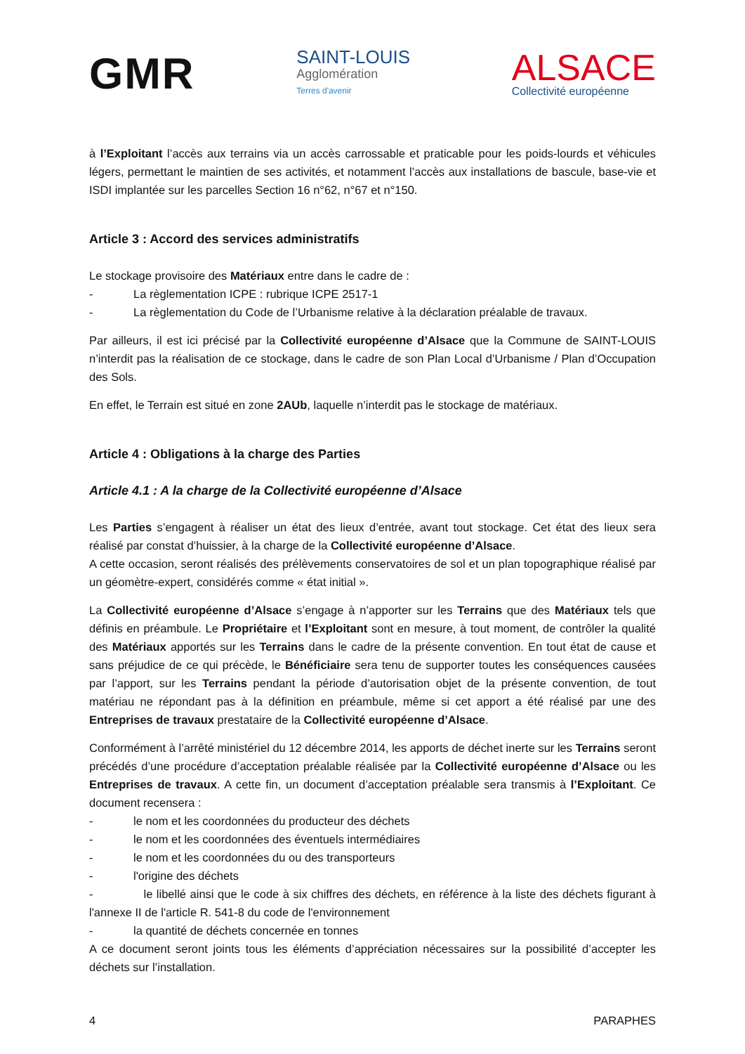GMR
SAINT-LOUIS
Agglomération
Terres d'avenir
ALSACE
Collectivité européenne
à l’Exploitant l’accès aux terrains via un accès carrossable et praticable pour les poids-lourds et véhicules légers, permettant le maintien de ses activités, et notamment l’accès aux installations de bascule, base-vie et ISDI implantée sur les parcelles Section 16 n°62, n°67 et n°150.
Article 3 : Accord des services administratifs
Le stockage provisoire des Matériaux entre dans le cadre de :
- La règlementation ICPE : rubrique ICPE 2517-1
- La règlementation du Code de l’Urbanisme relative à la déclaration préalable de travaux.
Par ailleurs, il est ici précisé par la Collectivité européenne d’Alsace que la Commune de SAINT-LOUIS n’interdit pas la réalisation de ce stockage, dans le cadre de son Plan Local d’Urbanisme / Plan d’Occupation des Sols.
En effet, le Terrain est situé en zone 2AUb, laquelle n’interdit pas le stockage de matériaux.
Article 4 : Obligations à la charge des Parties
Article 4.1 : A la charge de la Collectivité européenne d’Alsace
Les Parties s’engagent à réaliser un état des lieux d’entrée, avant tout stockage. Cet état des lieux sera réalisé par constat d’huissier, à la charge de la Collectivité européenne d’Alsace.
A cette occasion, seront réalisés des prélèvements conservatoires de sol et un plan topographique réalisé par un géomètre-expert, considérés comme « état initial ».
La Collectivité européenne d’Alsace s’engage à n’apporter sur les Terrains que des Matériaux tels que définis en préambule. Le Propriétaire et l’Exploitant sont en mesure, à tout moment, de contrôler la qualité des Matériaux apportés sur les Terrains dans le cadre de la présente convention. En tout état de cause et sans préjudice de ce qui précède, le Bénéficiaire sera tenu de supporter toutes les conséquences causées par l’apport, sur les Terrains pendant la période d’autorisation objet de la présente convention, de tout matériau ne répondant pas à la définition en préambule, même si cet apport a été réalisé par une des Entreprises de travaux prestataire de la Collectivité européenne d’Alsace.
Conformément à l’arrêté ministériel du 12 décembre 2014, les apports de déchet inerte sur les Terrains seront précédés d’une procédure d’acceptation préalable réalisée par la Collectivité européenne d’Alsace ou les Entreprises de travaux. A cette fin, un document d’acceptation préalable sera transmis à l’Exploitant. Ce document recensera :
- le nom et les coordonnées du producteur des déchets
- le nom et les coordonnées des éventuels intermédiaires
- le nom et les coordonnées du ou des transporteurs
- l'origine des déchets
- le libellé ainsi que le code à six chiffres des déchets, en référence à la liste des déchets figurant à l'annexe II de l'article R. 541-8 du code de l'environnement
- la quantité de déchets concernée en tonnes
A ce document seront joints tous les éléments d’appréciation nécessaires sur la possibilité d’accepter les déchets sur l’installation.
4 PARAPHES